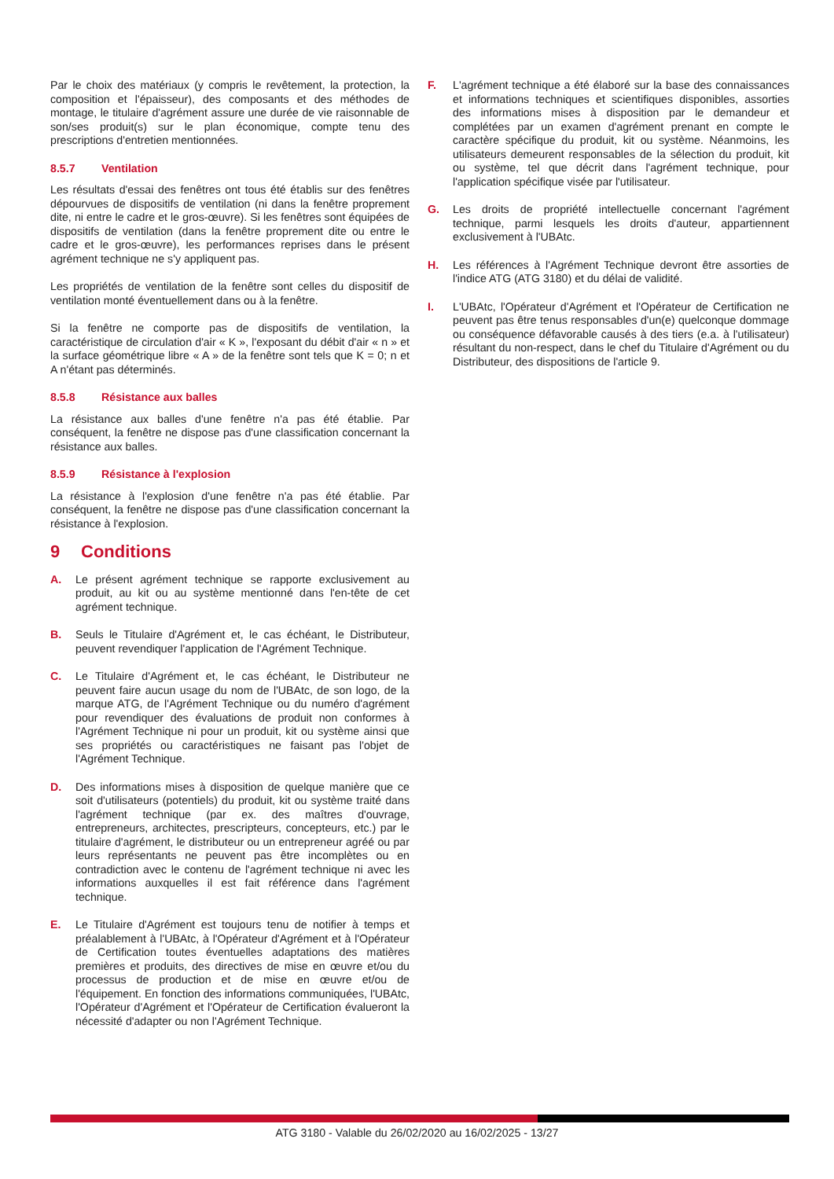Par le choix des matériaux (y compris le revêtement, la protection, la composition et l'épaisseur), des composants et des méthodes de montage, le titulaire d'agrément assure une durée de vie raisonnable de son/ses produit(s) sur le plan économique, compte tenu des prescriptions d'entretien mentionnées.
8.5.7 Ventilation
Les résultats d'essai des fenêtres ont tous été établis sur des fenêtres dépourvues de dispositifs de ventilation (ni dans la fenêtre proprement dite, ni entre le cadre et le gros-œuvre). Si les fenêtres sont équipées de dispositifs de ventilation (dans la fenêtre proprement dite ou entre le cadre et le gros-œuvre), les performances reprises dans le présent agrément technique ne s'y appliquent pas.
Les propriétés de ventilation de la fenêtre sont celles du dispositif de ventilation monté éventuellement dans ou à la fenêtre.
Si la fenêtre ne comporte pas de dispositifs de ventilation, la caractéristique de circulation d'air « K », l'exposant du débit d'air « n » et la surface géométrique libre « A » de la fenêtre sont tels que K = 0; n et A n'étant pas déterminés.
8.5.8 Résistance aux balles
La résistance aux balles d'une fenêtre n'a pas été établie. Par conséquent, la fenêtre ne dispose pas d'une classification concernant la résistance aux balles.
8.5.9 Résistance à l'explosion
La résistance à l'explosion d'une fenêtre n'a pas été établie. Par conséquent, la fenêtre ne dispose pas d'une classification concernant la résistance à l'explosion.
9 Conditions
A. Le présent agrément technique se rapporte exclusivement au produit, au kit ou au système mentionné dans l'en-tête de cet agrément technique.
B. Seuls le Titulaire d'Agrément et, le cas échéant, le Distributeur, peuvent revendiquer l'application de l'Agrément Technique.
C. Le Titulaire d'Agrément et, le cas échéant, le Distributeur ne peuvent faire aucun usage du nom de l'UBAtc, de son logo, de la marque ATG, de l'Agrément Technique ou du numéro d'agrément pour revendiquer des évaluations de produit non conformes à l'Agrément Technique ni pour un produit, kit ou système ainsi que ses propriétés ou caractéristiques ne faisant pas l'objet de l'Agrément Technique.
D. Des informations mises à disposition de quelque manière que ce soit d'utilisateurs (potentiels) du produit, kit ou système traité dans l'agrément technique (par ex. des maîtres d'ouvrage, entrepreneurs, architectes, prescripteurs, concepteurs, etc.) par le titulaire d'agrément, le distributeur ou un entrepreneur agréé ou par leurs représentants ne peuvent pas être incomplètes ou en contradiction avec le contenu de l'agrément technique ni avec les informations auxquelles il est fait référence dans l'agrément technique.
E. Le Titulaire d'Agrément est toujours tenu de notifier à temps et préalablement à l'UBAtc, à l'Opérateur d'Agrément et à l'Opérateur de Certification toutes éventuelles adaptations des matières premières et produits, des directives de mise en œuvre et/ou du processus de production et de mise en œuvre et/ou de l'équipement. En fonction des informations communiquées, l'UBAtc, l'Opérateur d'Agrément et l'Opérateur de Certification évalueront la nécessité d'adapter ou non l'Agrément Technique.
F. L'agrément technique a été élaboré sur la base des connaissances et informations techniques et scientifiques disponibles, assorties des informations mises à disposition par le demandeur et complétées par un examen d'agrément prenant en compte le caractère spécifique du produit, kit ou système. Néanmoins, les utilisateurs demeurent responsables de la sélection du produit, kit ou système, tel que décrit dans l'agrément technique, pour l'application spécifique visée par l'utilisateur.
G. Les droits de propriété intellectuelle concernant l'agrément technique, parmi lesquels les droits d'auteur, appartiennent exclusivement à l'UBAtc.
H. Les références à l'Agrément Technique devront être assorties de l'indice ATG (ATG 3180) et du délai de validité.
I. L'UBAtc, l'Opérateur d'Agrément et l'Opérateur de Certification ne peuvent pas être tenus responsables d'un(e) quelconque dommage ou conséquence défavorable causés à des tiers (e.a. à l'utilisateur) résultant du non-respect, dans le chef du Titulaire d'Agrément ou du Distributeur, des dispositions de l'article 9.
ATG 3180 - Valable du 26/02/2020 au 16/02/2025 - 13/27